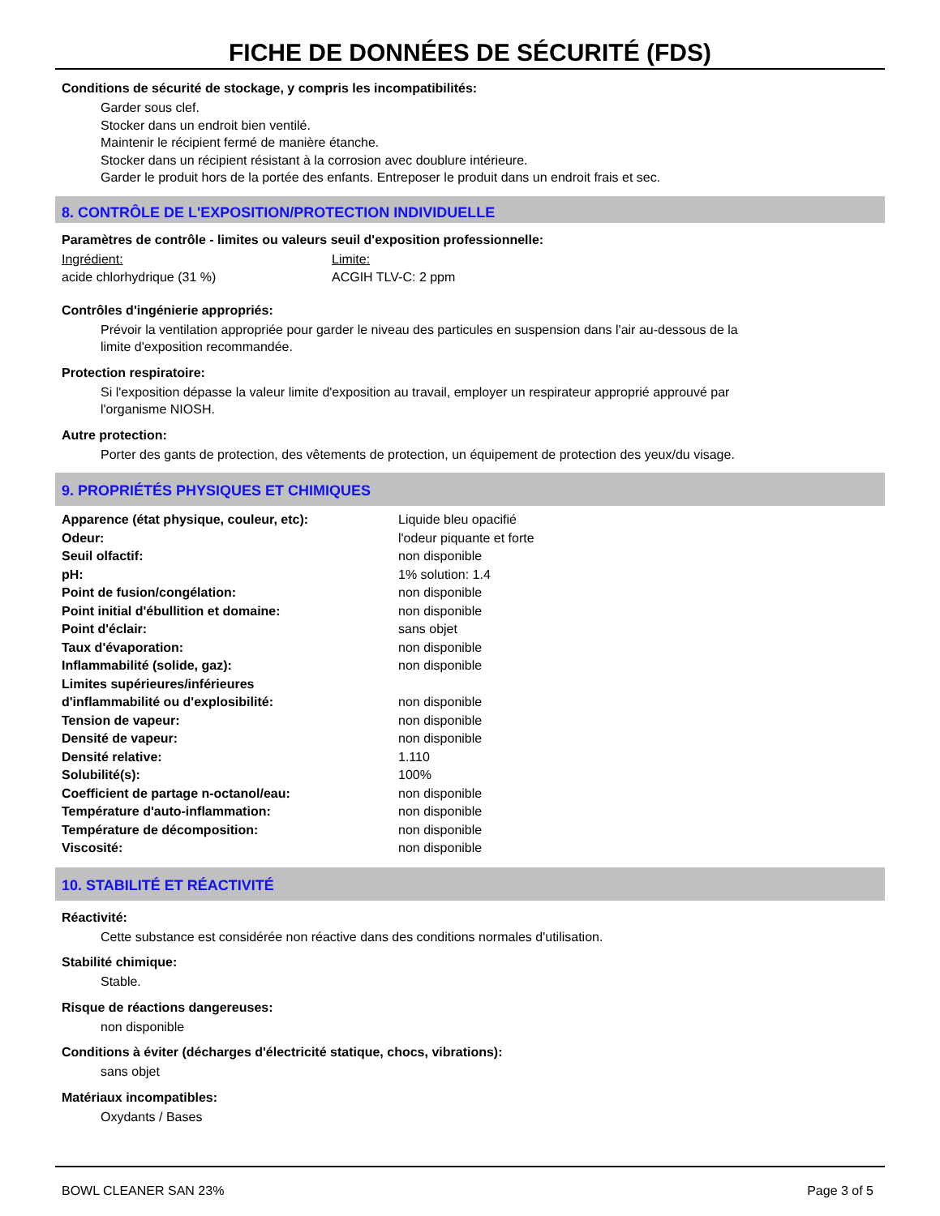FICHE DE DONNÉES DE SÉCURITÉ (FDS)
Conditions de sécurité de stockage, y compris les incompatibilités:
Garder sous clef.
Stocker dans un endroit bien ventilé.
Maintenir le récipient fermé de manière étanche.
Stocker dans un récipient résistant à la corrosion avec doublure intérieure.
Garder le produit hors de la portée des enfants. Entreposer le produit dans un endroit frais et sec.
8. CONTRÔLE DE L'EXPOSITION/PROTECTION INDIVIDUELLE
Paramètres de contrôle - limites ou valeurs seuil d'exposition professionnelle:
| Ingrédient: | Limite: |
| acide chlorhydrique (31 %) | ACGIH TLV-C: 2 ppm |
Contrôles d'ingénierie appropriés:
Prévoir la ventilation appropriée pour garder le niveau des particules en suspension dans l'air au-dessous de la
limite d'exposition recommandée.
Protection respiratoire:
Si l'exposition dépasse la valeur limite d'exposition au travail, employer un respirateur approprié approuvé par
l'organisme NIOSH.
Autre protection:
Porter des gants de protection, des vêtements de protection, un équipement de protection des yeux/du visage.
9. PROPRIÉTÉS PHYSIQUES ET CHIMIQUES
| Apparence (état physique, couleur, etc): | Liquide bleu opacifié |
| Odeur: | l'odeur piquante et forte |
| Seuil olfactif: | non disponible |
| pH: | 1% solution: 1.4 |
| Point de fusion/congélation: | non disponible |
| Point initial d'ébullition et domaine: | non disponible |
| Point d'éclair: | sans objet |
| Taux d'évaporation: | non disponible |
| Inflammabilité (solide, gaz): | non disponible |
| Limites supérieures/inférieures d'inflammabilité ou d'explosibilité: | non disponible |
| Tension de vapeur: | non disponible |
| Densité de vapeur: | non disponible |
| Densité relative: | 1.110 |
| Solubilité(s): | 100% |
| Coefficient de partage n-octanol/eau: | non disponible |
| Température d'auto-inflammation: | non disponible |
| Température de décomposition: | non disponible |
| Viscosité: | non disponible |
10. STABILITÉ ET RÉACTIVITÉ
Réactivité:
Cette substance est considérée non réactive dans des conditions normales d'utilisation.
Stabilité chimique:
Stable.
Risque de réactions dangereuses:
non disponible
Conditions à éviter (décharges d'électricité statique, chocs, vibrations):
sans objet
Matériaux incompatibles:
Oxydants / Bases
BOWL CLEANER SAN 23% Page 3 of 5